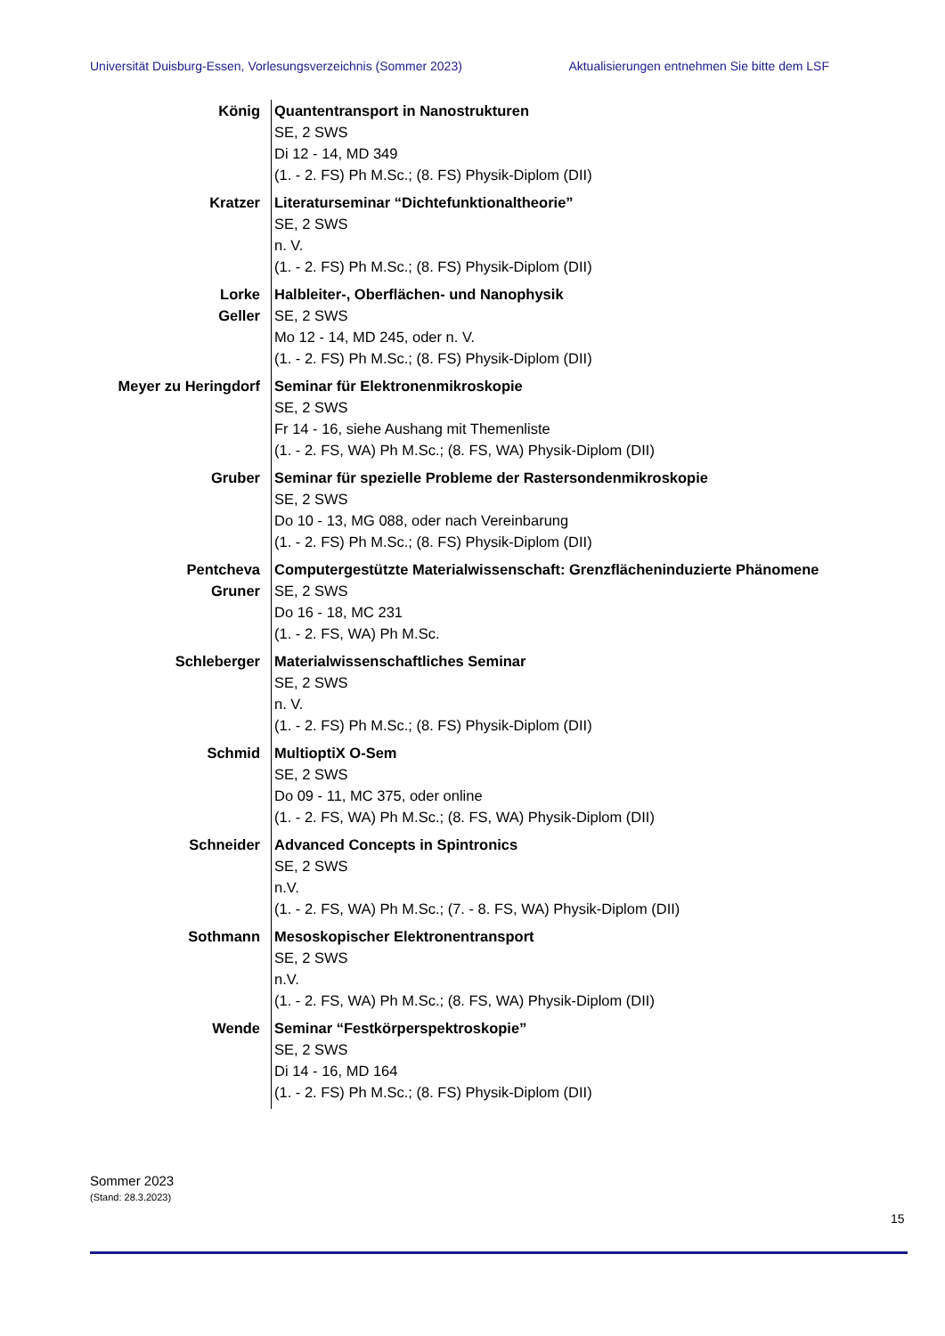Universität Duisburg-Essen, Vorlesungsverzeichnis (Sommer 2023) Aktualisierungen entnehmen Sie bitte dem LSF
| König | Quantentransport in Nanostrukturen SE, 2 SWS Di 12 - 14, MD 349 (1. - 2. FS) Ph M.Sc.; (8. FS) Physik-Diplom (DII) |
| Kratzer | Literaturseminar “Dichtefunktionaltheorie” SE, 2 SWS n. V. (1. - 2. FS) Ph M.Sc.; (8. FS) Physik-Diplom (DII) |
| Lorke Geller | Halbleiter-, Oberflächen- und Nanophysik SE, 2 SWS Mo 12 - 14, MD 245, oder n. V. (1. - 2. FS) Ph M.Sc.; (8. FS) Physik-Diplom (DII) |
| Meyer zu Heringdorf | Seminar für Elektronenmikroskopie SE, 2 SWS Fr 14 - 16, siehe Aushang mit Themenliste (1. - 2. FS, WA) Ph M.Sc.; (8. FS, WA) Physik-Diplom (DII) |
| Gruber | Seminar für spezielle Probleme der Rastersondenmikroskopie SE, 2 SWS Do 10 - 13, MG 088, oder nach Vereinbarung (1. - 2. FS) Ph M.Sc.; (8. FS) Physik-Diplom (DII) |
| Pentcheva Gruner | Computergestützte Materialwissenschaft: Grenzflächeninduzierte Phänomene SE, 2 SWS Do 16 - 18, MC 231 (1. - 2. FS, WA) Ph M.Sc. |
| Schleberger | Materialwissenschaftliches Seminar SE, 2 SWS n. V. (1. - 2. FS) Ph M.Sc.; (8. FS) Physik-Diplom (DII) |
| Schmid | MultioptiX O-Sem SE, 2 SWS Do 09 - 11, MC 375, oder online (1. - 2. FS, WA) Ph M.Sc.; (8. FS, WA) Physik-Diplom (DII) |
| Schneider | Advanced Concepts in Spintronics SE, 2 SWS n.V. (1. - 2. FS, WA) Ph M.Sc.; (7. - 8. FS, WA) Physik-Diplom (DII) |
| Sothmann | Mesoskopischer Elektronentransport SE, 2 SWS n.V. (1. - 2. FS, WA) Ph M.Sc.; (8. FS, WA) Physik-Diplom (DII) |
| Wende | Seminar “Festkörperspektroskopie” SE, 2 SWS Di 14 - 16, MD 164 (1. - 2. FS) Ph M.Sc.; (8. FS) Physik-Diplom (DII) |
Sommer 2023
(Stand: 28.3.2023)
15